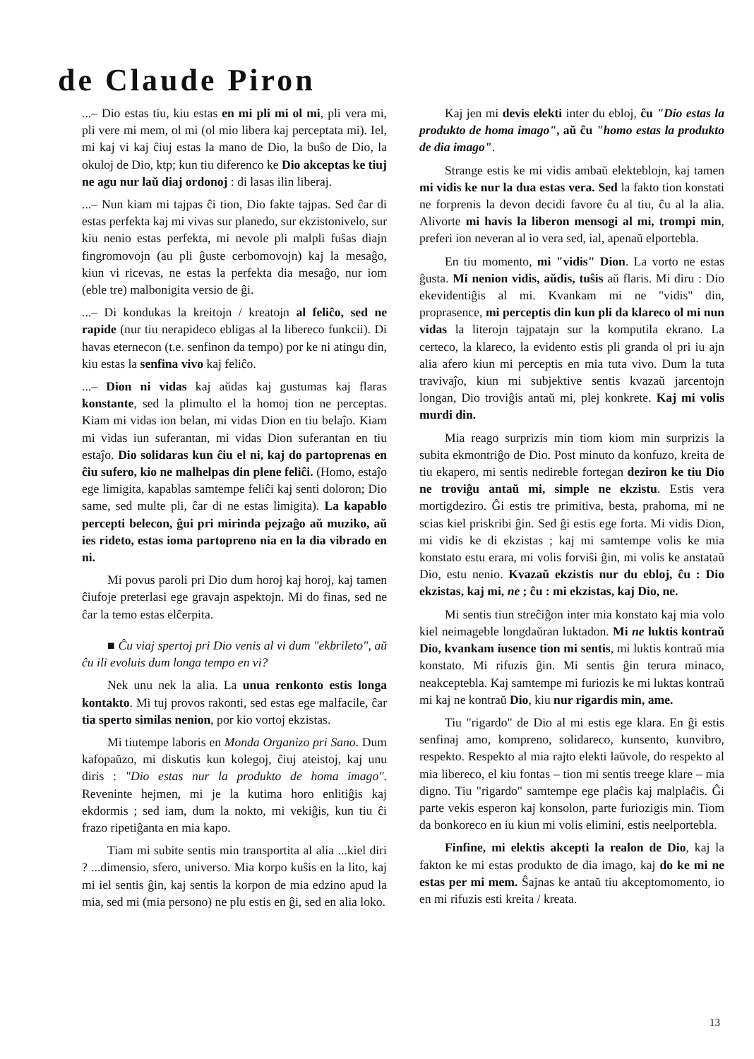de Claude Piron
...– Dio estas tiu, kiu estas en mi pli mi ol mi, pli vera mi, pli vere mi mem, ol mi (ol mio libera kaj perceptata mi). Iel, mi kaj vi kaj ĉiuj estas la mano de Dio, la buŝo de Dio, la okuloj de Dio, ktp; kun tiu diferenco ke Dio akceptas ke tiuj ne agu nur laŭ diaj ordonoj : di lasas ilin liberaj.
...– Nun kiam mi tajpas ĉi tion, Dio fakte tajpas. Sed ĉar di estas perfekta kaj mi vivas sur planedo, sur ekzistonivelo, sur kiu nenio estas perfekta, mi nevole pli malpli fuŝas diajn fingromovojn (au pli ĝuste cerbomovojn) kaj la mesaĝo, kiun vi ricevas, ne estas la perfekta dia mesaĝo, nur iom (eble tre) malbonigita versio de ĝi.
...– Di kondukas la kreitojn / kreatojn al feliĉo, sed ne rapide (nur tiu nerapideco ebligas al la libereco funkcii). Di havas eternecon (t.e. senfinon da tempo) por ke ni atingu din, kiu estas la senfina vivo kaj feliĉo.
...– Dion ni vidas kaj aŭdas kaj gustumas kaj flaras konstante, sed la plimulto el la homoj tion ne perceptas. Kiam mi vidas ion belan, mi vidas Dion en tiu belaĵo. Kiam mi vidas iun suferantan, mi vidas Dion suferantan en tiu estaĵo. Dio solidaras kun ĉiu el ni, kaj do partoprenas en ĉiu sufero, kio ne malhelpas din plene feliĉi. (Homo, estaĵo ege limigita, kapablas samtempe feliĉi kaj senti doloron; Dio same, sed multe pli, ĉar di ne estas limigita). La kapablo percepti belecon, ĝui pri mirinda pejzaĝo aŭ muziko, aŭ ies rideto, estas ioma partopreno nia en la dia vibrado en ni.
Mi povus paroli pri Dio dum horoj kaj horoj, kaj tamen ĉiufoje preterlasi ege gravajn aspektojn. Mi do finas, sed ne ĉar la temo estas elĉerpita.
■ Ĉu viaj spertoj pri Dio venis al vi dum "ekbrileto", aŭ ĉu ili evoluis dum longa tempo en vi?
Nek unu nek la alia. La unua renkonto estis longa kontakto. Mi tuj provos rakonti, sed estas ege malfacile, ĉar tia sperto similas nenion, por kio vortoj ekzistas.
Mi tiutempe laboris en Monda Organizo pri Sano. Dum kafopaŭzo, mi diskutis kun kolegoj, ĉiuj ateistoj, kaj unu diris : "Dio estas nur la produkto de homa imago". Reveninte hejmen, mi je la kutima horo enlitiĝis kaj ekdormis ; sed iam, dum la nokto, mi vekiĝis, kun tiu ĉi frazo ripetiĝanta en mia kapo.
Tiam mi subite sentis min transportita al alia ...kiel diri ? ...dimensio, sfero, universo. Mia korpo kuŝis en la lito, kaj mi iel sentis ĝin, kaj sentis la korpon de mia edzino apud la mia, sed mi (mia persono) ne plu estis en ĝi, sed en alia loko.
Kaj jen mi devis elekti inter du ebloj, ĉu "Dio estas la produkto de homa imago", aŭ ĉu "homo estas la produkto de dia imago".
Strange estis ke mi vidis ambaŭ elekteblojn, kaj tamen mi vidis ke nur la dua estas vera. Sed la fakto tion konstati ne forprenis la devon decidi favore ĉu al tiu, ĉu al la alia. Alivorte mi havis la liberon mensogi al mi, trompi min, preferi ion neveran al io vera sed, ial, apenaŭ elportebla.
En tiu momento, mi "vidis" Dion. La vorto ne estas ĝusta. Mi nenion vidis, aŭdis, tuŝis aŭ flaris. Mi diru : Dio ekevidentiĝis al mi. Kvankam mi ne "vidis" din, proprasence, mi perceptis din kun pli da klareco ol mi nun vidas la literojn tajpatajn sur la komputila ekrano. La certeco, la klareco, la evidento estis pli granda ol pri iu ajn alia afero kiun mi perceptis en mia tuta vivo. Dum la tuta travivaĵo, kiun mi subjektive sentis kvazaŭ jarcentojn longan, Dio troviĝis antaŭ mi, plej konkrete. Kaj mi volis murdi din.
Mia reago surprizis min tiom kiom min surprizis la subita ekmontriĝo de Dio. Post minuto da konfuzo, kreita de tiu ekapero, mi sentis nedireble fortegan deziron ke tiu Dio ne troviĝu antaŭ mi, simple ne ekzistu. Estis vera mortigdeziro. Ĝi estis tre primitiva, besta, prahoma, mi ne scias kiel priskribi ĝin. Sed ĝi estis ege forta. Mi vidis Dion, mi vidis ke di ekzistas ; kaj mi samtempe volis ke mia konstato estu erara, mi volis forviŝi ĝin, mi volis ke anstataŭ Dio, estu nenio. Kvazaŭ ekzistis nur du ebloj, ĉu : Dio ekzistas, kaj mi, ne ; ĉu : mi ekzistas, kaj Dio, ne.
Mi sentis tiun streĉiĝon inter mia konstato kaj mia volo kiel neimageble longdaŭran luktadon. Mi ne luktis kontraŭ Dio, kvankam iusence tion mi sentis, mi luktis kontraŭ mia konstato. Mi rifuzis ĝin. Mi sentis ĝin terura minaco, neakceptebla. Kaj samtempe mi furiozis ke mi luktas kontraŭ mi kaj ne kontraŭ Dio, kiu nur rigardis min, ame.
Tiu "rigardo" de Dio al mi estis ege klara. En ĝi estis senfinaj amo, kompreno, solidareco, kunsento, kunvibro, respekto. Respekto al mia rajto elekti laŭvole, do respekto al mia libereco, el kiu fontas – tion mi sentis treege klare – mia digno. Tiu "rigardo" samtempe ege plaĉis kaj malplaĉis. Ĝi parte vekis esperon kaj konsolon, parte furiozigis min. Tiom da bonkoreco en iu kiun mi volis elimini, estis neelportebla.
Finfine, mi elektis akcepti la realon de Dio, kaj la fakton ke mi estas produkto de dia imago, kaj do ke mi ne estas per mi mem. Ŝajnas ke antaŭ tiu akceptomomento, io en mi rifuzis esti kreita / kreata.
13